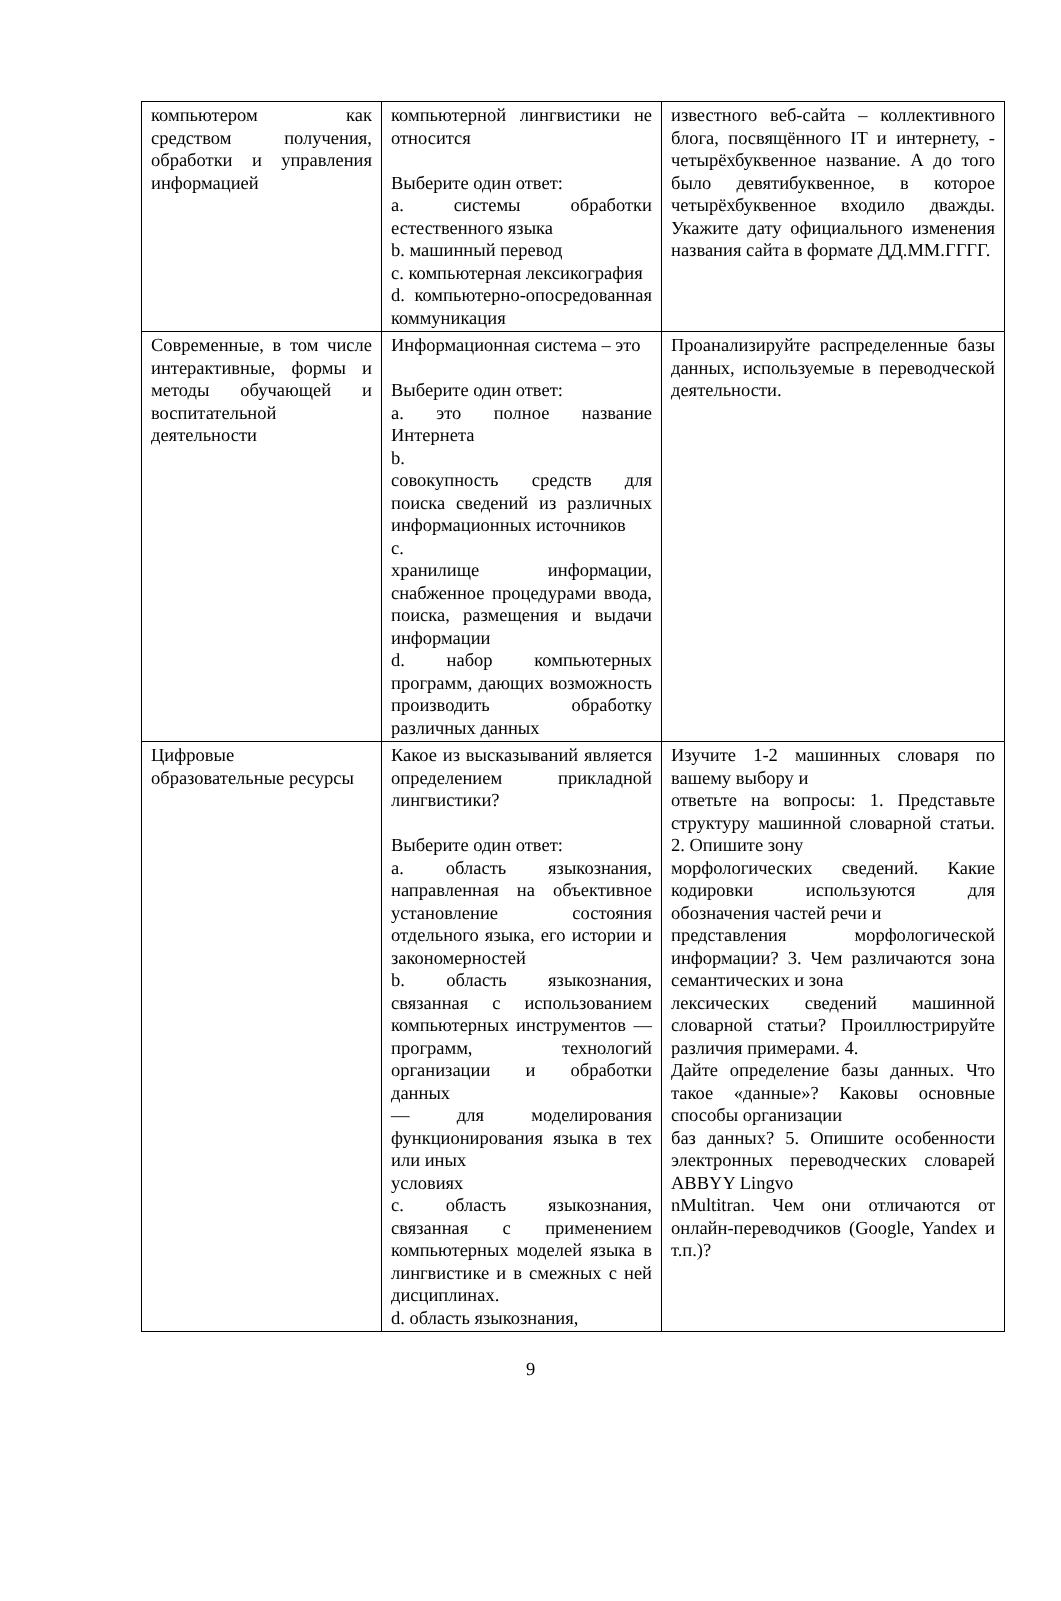| компьютером как средством получения, обработки и управления информацией | компьютерной лингвистики не относится Выберите один ответ: a. системы обработки естественного языка b. машинный перевод c. компьютерная лексикография d. компьютерно-опосредованная коммуникация | известного веб-сайта – коллективного блога, посвящённого IT и интернету, - четырёхбуквенное название. А до того было девятибуквенное, в которое четырёхбуквенное входило дважды. Укажите дату официального изменения названия сайта в формате ДД.ММ.ГГГГ. |
| Современные, в том числе интерактивные, формы и методы обучающей и воспитательной деятельности | Информационная система – это Выберите один ответ: a. это полное название Интернета b. совокупность средств для поиска сведений из различных информационных источников c. хранилище информации, снабженное процедурами ввода, поиска, размещения и выдачи информации d. набор компьютерных программ, дающих возможность производить обработку различных данных | Проанализируйте распределенные базы данных, используемые в переводческой деятельности. |
| Цифровые образовательные ресурсы | Какое из высказываний является определением прикладной лингвистики? Выберите один ответ: a. область языкознания, направленная на объективное установление состояния отдельного языка, его истории и закономерностей b. область языкознания, связанная с использованием компьютерных инструментов — программ, технологий организации и обработки данных — для моделирования функционирования языка в тех или иных условиях c. область языкознания, связанная с применением компьютерных моделей языка в лингвистике и в смежных с ней дисциплинах. d. область языкознания, | Изучите 1-2 машинных словаря по вашему выбору и ответьте на вопросы: 1. Представьте структуру машинной словарной статьи. 2. Опишите зону морфологических сведений. Какие кодировки используются для обозначения частей речи и представления морфологической информации? 3. Чем различаются зона семантических и зона лексических сведений машинной словарной статьи? Проиллюстрируйте различия примерами. 4. Дайте определение базы данных. Что такое «данные»? Каковы основные способы организации баз данных? 5. Опишите особенности электронных переводческих словарей ABBYY Lingvo nMultitran. Чем они отличаются от онлайн-переводчиков (Google, Yandex и т.п.)? |
9